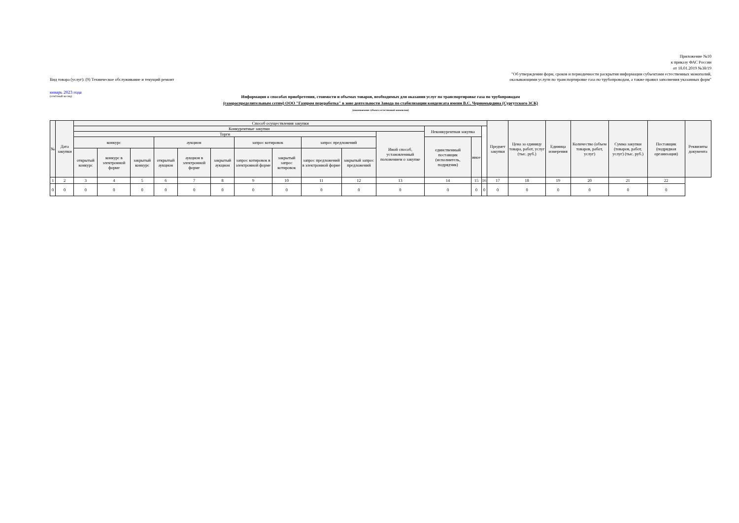Приложение №10
к приказу ФАС России
от 18.01.2019 №38/19
"Об утверждении форм, сроков и периодичности раскрытия информации субъектами естественных монополий,
Вид товара (услуг): (9) Техническое обслуживание и текущий ремонт оказывающими услуги по транспортировке газа по трубопроводам, а также правил заполнения указанных форм"
январь 2023 года
(отчётный месяц)
Информация о способах приобретения, стоимости и объемах товаров, необходимых для оказания услуг по транспортировке газа по трубопроводам
(газораспределительным сетям) ООО "Газпром переработка" в зоне деятельности Завода по стабилизации конденсата имени В.С. Черномырдина (Сургутского ЗСК)
(наименование субъекта естественной монополии)
| № | Дата закупки | Способ осуществления закупки | | | | | | | | | | | | | | Предмет закупки | Цена за единицу товара, работ, услуг (тыс. руб.) | Единица измерения | Количество (объем товаров, работ, услуг) | Сумма закупки (товаров, работ, услуг) (тыс. руб.) | Поставщик (подрядная организация) | Реквизиты документа |
| --- | --- | --- | --- | --- | --- | --- | --- | --- | --- | --- | --- | --- | --- | --- | --- | --- | --- | --- | --- | --- | --- | --- |
| | | Конкурентные закупки | | | | | | | | | | | Неконкурентная закупка | | | | | | | | | |
| | | Торги | | | | | | | | | | Иной способ, установленный положением о закупке | | | | | | | | | | |
| | | конкурс | | | аукцион | | | запрос котировок | | запрос предложений | | | единственный поставщик (исполнитель, подрядчик) | иное | | | | | | | | |
| | | открытый конкурс | конкурс в электронной форме | закрытый конкурс | открытый аукцион | аукцион в электронной форме | закрытый аукцион | запрос котировок в электронной форме | закрытый запрос котировок | запрос предложений в электронной форме | закрытый запрос предложений | | | | | | | | | | | |
| 1 | 2 | 3 | 4 | 5 | 6 | 7 | 8 | 9 | 10 | 11 | 12 | 13 | 14 | 15 | 16 | 17 | 18 | 19 | 20 | 21 | 22 | |
| 0 | 0 | 0 | 0 | 0 | 0 | 0 | 0 | 0 | 0 | 0 | 0 | 0 | 0 | 0 | 0 | 0 | 0 | 0 | 0 | 0 | 0 | |